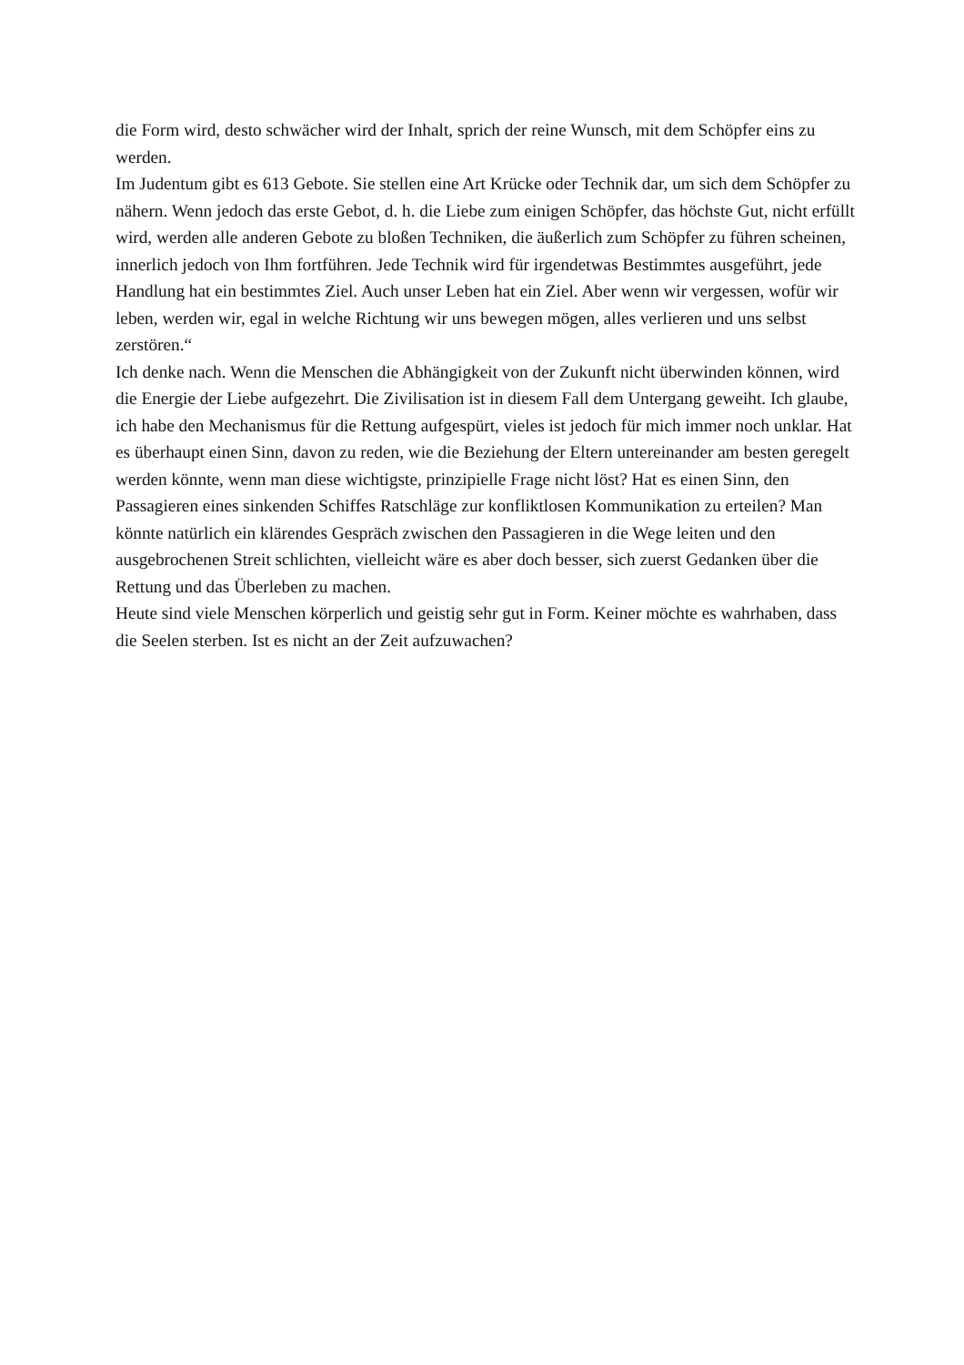die Form wird, desto schwächer wird der Inhalt, sprich der reine Wunsch, mit dem Schöpfer eins zu werden.
Im Judentum gibt es 613 Gebote. Sie stellen eine Art Krücke oder Technik dar, um sich dem Schöpfer zu nähern. Wenn jedoch das erste Gebot, d. h. die Liebe zum einigen Schöpfer, das höchste Gut, nicht erfüllt wird, werden alle anderen Gebote zu bloßen Techniken, die äußerlich zum Schöpfer zu führen scheinen, innerlich jedoch von Ihm fortführen. Jede Technik wird für irgendetwas Bestimmtes ausgeführt, jede Handlung hat ein bestimmtes Ziel. Auch unser Leben hat ein Ziel. Aber wenn wir vergessen, wofür wir leben, werden wir, egal in welche Richtung wir uns bewegen mögen, alles verlieren und uns selbst zerstören.“
Ich denke nach. Wenn die Menschen die Abhängigkeit von der Zukunft nicht überwinden können, wird die Energie der Liebe aufgezehrt. Die Zivilisation ist in diesem Fall dem Untergang geweiht. Ich glaube, ich habe den Mechanismus für die Rettung aufgespürt, vieles ist jedoch für mich immer noch unklar. Hat es überhaupt einen Sinn, davon zu reden, wie die Beziehung der Eltern untereinander am besten geregelt werden könnte, wenn man diese wichtigste, prinzipielle Frage nicht löst? Hat es einen Sinn, den Passagieren eines sinkenden Schiffes Ratschläge zur konfliktlosen Kommunikation zu erteilen? Man könnte natürlich ein klärendes Gespräch zwischen den Passagieren in die Wege leiten und den ausgebrochenen Streit schlichten, vielleicht wäre es aber doch besser, sich zuerst Gedanken über die Rettung und das Überleben zu machen.
Heute sind viele Menschen körperlich und geistig sehr gut in Form. Keiner möchte es wahrhaben, dass die Seelen sterben. Ist es nicht an der Zeit aufzuwachen?